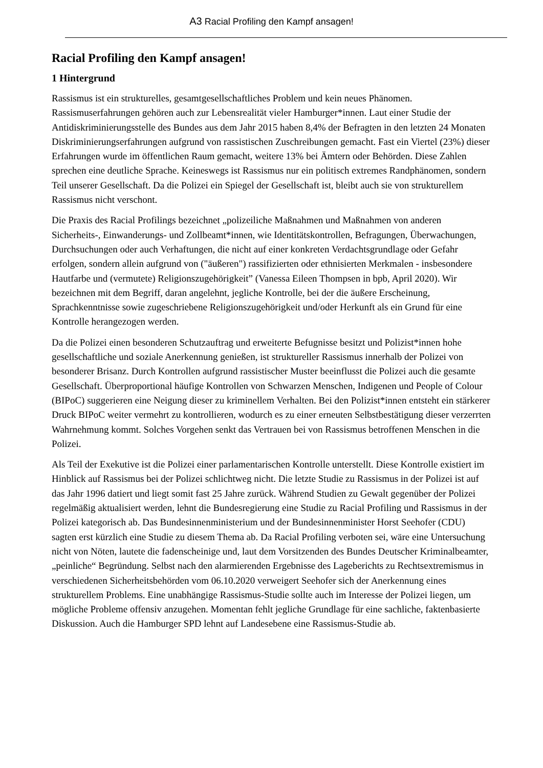A3 Racial Profiling den Kampf ansagen!
Racial Profiling den Kampf ansagen!
1 Hintergrund
Rassismus ist ein strukturelles, gesamtgesellschaftliches Problem und kein neues Phänomen. Rassismuserfahrungen gehören auch zur Lebensrealität vieler Hamburger*innen. Laut einer Studie der Antidiskriminierungsstelle des Bundes aus dem Jahr 2015 haben 8,4% der Befragten in den letzten 24 Monaten Diskriminierungserfahrungen aufgrund von rassistischen Zuschreibungen gemacht. Fast ein Viertel (23%) dieser Erfahrungen wurde im öffentlichen Raum gemacht, weitere 13% bei Ämtern oder Behörden. Diese Zahlen sprechen eine deutliche Sprache. Keineswegs ist Rassismus nur ein politisch extremes Randphänomen, sondern Teil unserer Gesellschaft. Da die Polizei ein Spiegel der Gesellschaft ist, bleibt auch sie von strukturellem Rassismus nicht verschont.
Die Praxis des Racial Profilings bezeichnet „polizeiliche Maßnahmen und Maßnahmen von anderen Sicherheits-, Einwanderungs- und Zollbeamt*innen, wie Identitätskontrollen, Befragungen, Überwachungen, Durchsuchungen oder auch Verhaftungen, die nicht auf einer konkreten Verdachtsgrundlage oder Gefahr erfolgen, sondern allein aufgrund von ("äußeren") rassifizierten oder ethnisierten Merkmalen - insbesondere Hautfarbe und (vermutete) Religionszugehörigkeit” (Vanessa Eileen Thompsen in bpb, April 2020). Wir bezeichnen mit dem Begriff, daran angelehnt, jegliche Kontrolle, bei der die äußere Erscheinung, Sprachkenntnisse sowie zugeschriebene Religionszugehörigkeit und/oder Herkunft als ein Grund für eine Kontrolle herangezogen werden.
Da die Polizei einen besonderen Schutzauftrag und erweiterte Befugnisse besitzt und Polizist*innen hohe gesellschaftliche und soziale Anerkennung genießen, ist struktureller Rassismus innerhalb der Polizei von besonderer Brisanz. Durch Kontrollen aufgrund rassistischer Muster beeinflusst die Polizei auch die gesamte Gesellschaft. Überproportional häufige Kontrollen von Schwarzen Menschen, Indigenen und People of Colour (BIPoC) suggerieren eine Neigung dieser zu kriminellem Verhalten. Bei den Polizist*innen entsteht ein stärkerer Druck BIPoC weiter vermehrt zu kontrollieren, wodurch es zu einer erneuten Selbstbestätigung dieser verzerrten Wahrnehmung kommt. Solches Vorgehen senkt das Vertrauen bei von Rassismus betroffenen Menschen in die Polizei.
Als Teil der Exekutive ist die Polizei einer parlamentarischen Kontrolle unterstellt. Diese Kontrolle existiert im Hinblick auf Rassismus bei der Polizei schlichtweg nicht. Die letzte Studie zu Rassismus in der Polizei ist auf das Jahr 1996 datiert und liegt somit fast 25 Jahre zurück. Während Studien zu Gewalt gegenüber der Polizei regelmäßig aktualisiert werden, lehnt die Bundesregierung eine Studie zu Racial Profiling und Rassismus in der Polizei kategorisch ab. Das Bundesinnenministerium und der Bundesinnenminister Horst Seehofer (CDU) sagten erst kürzlich eine Studie zu diesem Thema ab. Da Racial Profiling verboten sei, wäre eine Untersuchung nicht von Nöten, lautete die fadenscheinige und, laut dem Vorsitzenden des Bundes Deutscher Kriminalbeamter, „peinliche“ Begründung. Selbst nach den alarmierenden Ergebnisse des Lageberichts zu Rechtsextremismus in verschiedenen Sicherheitsbehörden vom 06.10.2020 verweigert Seehofer sich der Anerkennung eines strukturellem Problems. Eine unabhängige Rassismus-Studie sollte auch im Interesse der Polizei liegen, um mögliche Probleme offensiv anzugehen. Momentan fehlt jegliche Grundlage für eine sachliche, faktenbasierte Diskussion. Auch die Hamburger SPD lehnt auf Landesebene eine Rassismus-Studie ab.